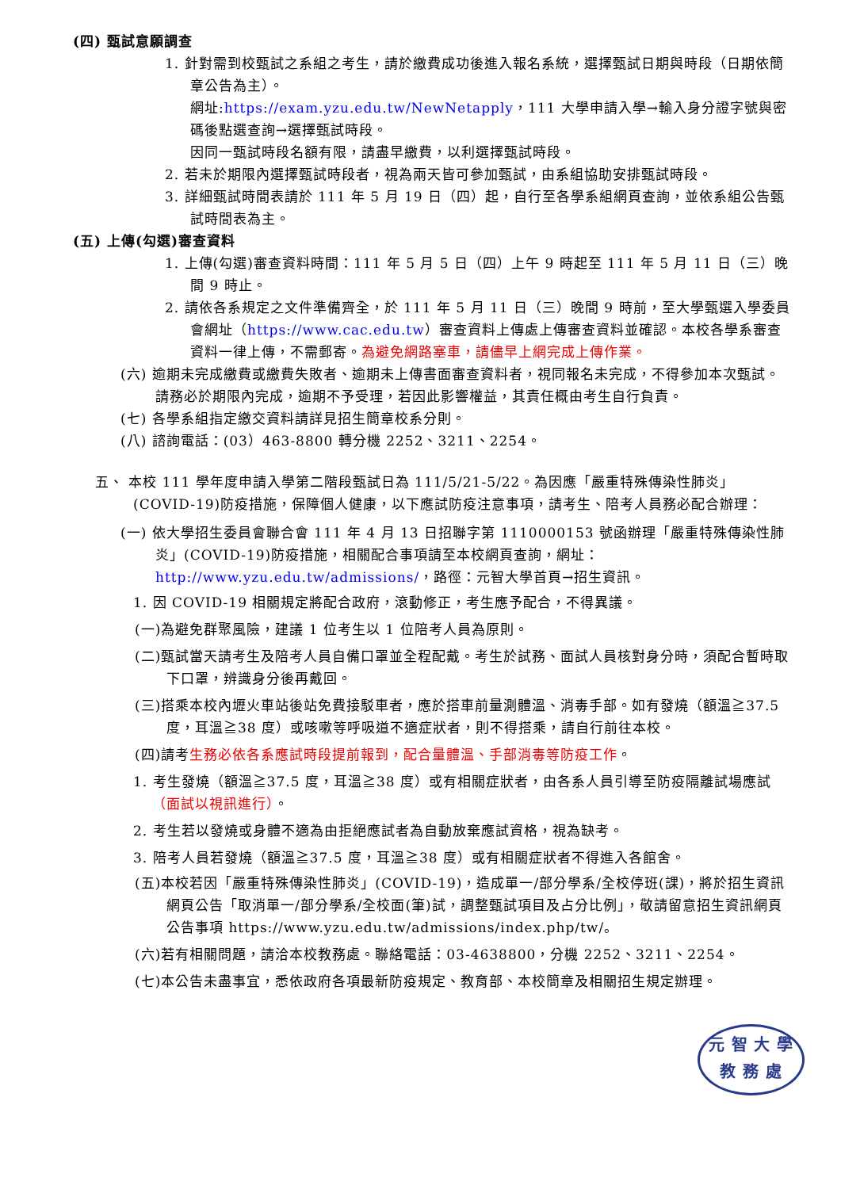(四) 甄試意願調查
1. 針對需到校甄試之系組之考生，請於繳費成功後進入報名系統，選擇甄試日期與時段（日期依簡章公告為主）。
網址:https://exam.yzu.edu.tw/NewNetapply，111 大學申請入學→輸入身分證字號與密碼後點選查詢→選擇甄試時段。
因同一甄試時段名額有限，請盡早繳費，以利選擇甄試時段。
2. 若未於期限內選擇甄試時段者，視為兩天皆可參加甄試，由系組協助安排甄試時段。
3. 詳細甄試時間表請於 111 年 5 月 19 日（四）起，自行至各學系組網頁查詢，並依系組公告甄試時間表為主。
(五) 上傳(勾選)審查資料
1. 上傳(勾選)審查資料時間：111 年 5 月 5 日（四）上午 9 時起至 111 年 5 月 11 日（三）晚間 9 時止。
2. 請依各系規定之文件準備齊全，於 111 年 5 月 11 日（三）晚間 9 時前，至大學甄選入學委員會網址（https://www.cac.edu.tw）審查資料上傳處上傳審查資料並確認。本校各學系審查資料一律上傳，不需郵寄。為避免網路塞車，請儘早上網完成上傳作業。
(六) 逾期未完成繳費或繳費失敗者、逾期未上傳書面審查資料者，視同報名未完成，不得參加本次甄試。請務必於期限內完成，逾期不予受理，若因此影響權益，其責任概由考生自行負責。
(七) 各學系組指定繳交資料請詳見招生簡章校系分則。
(八) 諮詢電話：(03）463-8800 轉分機 2252、3211、2254。
五、 本校 111 學年度申請入學第二階段甄試日為 111/5/21-5/22。為因應「嚴重特殊傳染性肺炎」(COVID-19)防疫措施，保障個人健康，以下應試防疫注意事項，請考生、陪考人員務必配合辦理：
(一) 依大學招生委員會聯合會 111 年 4 月 13 日招聯字第 1110000153 號函辦理「嚴重特殊傳染性肺炎」(COVID-19)防疫措施，相關配合事項請至本校網頁查詢，網址：http://www.yzu.edu.tw/admissions/，路徑：元智大學首頁→招生資訊。
1. 因 COVID-19 相關規定將配合政府，滾動修正，考生應予配合，不得異議。
(一)為避免群聚風險，建議 1 位考生以 1 位陪考人員為原則。
(二)甄試當天請考生及陪考人員自備口罩並全程配戴。考生於試務、面試人員核對身分時，須配合暫時取下口罩，辨識身分後再戴回。
(三)搭乘本校內壢火車站後站免費接駁車者，應於搭車前量測體溫、消毒手部。如有發燒（額溫≧37.5 度，耳溫≧38 度）或咳嗽等呼吸道不適症狀者，則不得搭乘，請自行前往本校。
(四)請考生務必依各系應試時段提前報到，配合量體溫、手部消毒等防疫工作。
1. 考生發燒（額溫≧37.5 度，耳溫≧38 度）或有相關症狀者，由各系人員引導至防疫隔離試場應試（面試以視訊進行）。
2. 考生若以發燒或身體不適為由拒絕應試者為自動放棄應試資格，視為缺考。
3. 陪考人員若發燒（額溫≧37.5 度，耳溫≧38 度）或有相關症狀者不得進入各館舍。
(五)本校若因「嚴重特殊傳染性肺炎」(COVID-19)，造成單一/部分學系/全校停班(課)，將於招生資訊網頁公告「取消單一/部分學系/全校面(筆)試，調整甄試項目及占分比例」，敬請留意招生資訊網頁公告事項 https://www.yzu.edu.tw/admissions/index.php/tw/。
(六)若有相關問題，請洽本校教務處。聯絡電話：03-4638800，分機 2252、3211、2254。
(七)本公告未盡事宜，悉依政府各項最新防疫規定、教育部、本校簡章及相關招生規定辦理。
元 智 大 學
教 務 處